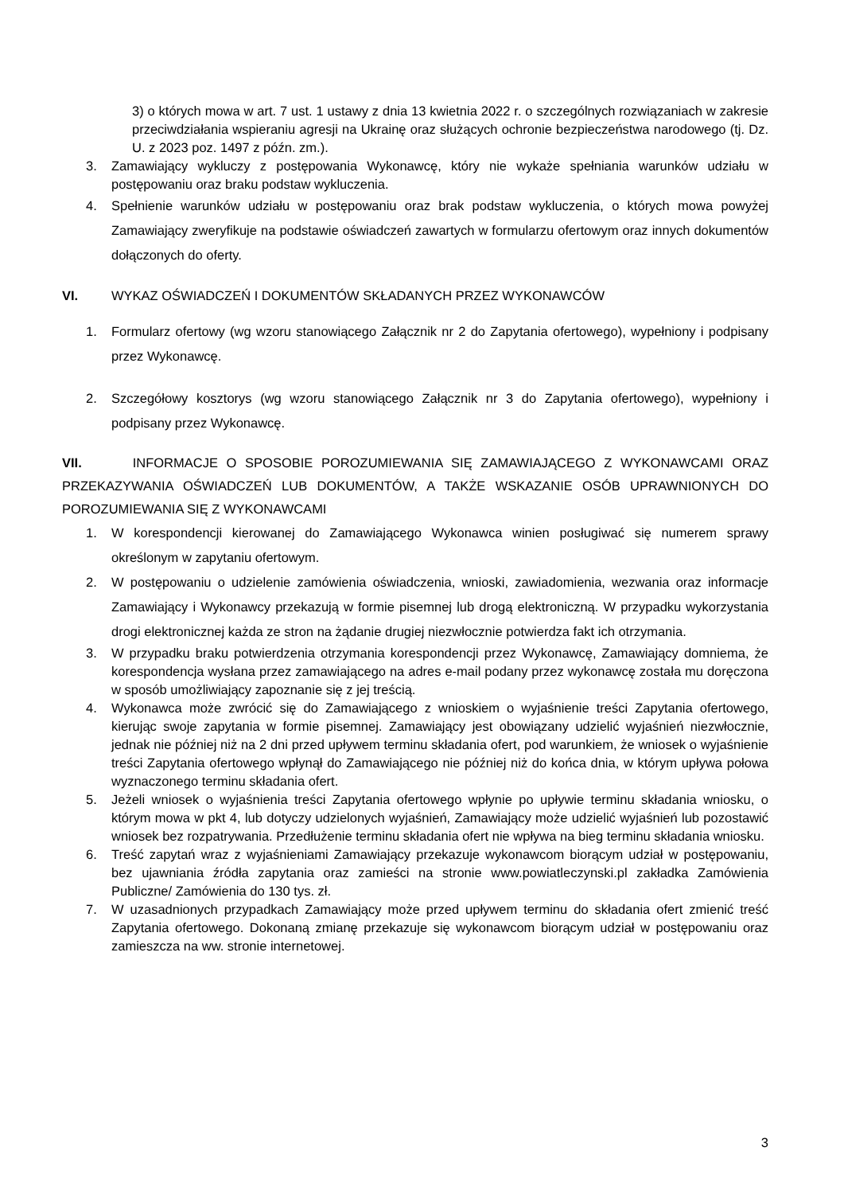3) o których mowa w art. 7 ust. 1 ustawy z dnia 13 kwietnia 2022 r. o szczególnych rozwiązaniach w zakresie przeciwdziałania wspieraniu agresji na Ukrainę oraz służących ochronie bezpieczeństwa narodowego (tj. Dz. U. z 2023 poz. 1497 z późn. zm.).
3. Zamawiający wykluczy z postępowania Wykonawcę, który nie wykaże spełniania warunków udziału w postępowaniu oraz braku podstaw wykluczenia.
4. Spełnienie warunków udziału w postępowaniu oraz brak podstaw wykluczenia, o których mowa powyżej Zamawiający zweryfikuje na podstawie oświadczeń zawartych w formularzu ofertowym oraz innych dokumentów dołączonych do oferty.
VI. WYKAZ OŚWIADCZEŃ I DOKUMENTÓW SKŁADANYCH PRZEZ WYKONAWCÓW
1. Formularz ofertowy (wg wzoru stanowiącego Załącznik nr 2 do Zapytania ofertowego), wypełniony i podpisany przez Wykonawcę.
2. Szczegółowy kosztorys (wg wzoru stanowiącego Załącznik nr 3 do Zapytania ofertowego), wypełniony i podpisany przez Wykonawcę.
VII. INFORMACJE O SPOSOBIE POROZUMIEWANIA SIĘ ZAMAWIAJĄCEGO Z WYKONAWCAMI ORAZ PRZEKAZYWANIA OŚWIADCZEŃ LUB DOKUMENTÓW, A TAKŻE WSKAZANIE OSÓB UPRAWNIONYCH DO POROZUMIEWANIA SIĘ Z WYKONAWCAMI
1. W korespondencji kierowanej do Zamawiającego Wykonawca winien posługiwać się numerem sprawy określonym w zapytaniu ofertowym.
2. W postępowaniu o udzielenie zamówienia oświadczenia, wnioski, zawiadomienia, wezwania oraz informacje Zamawiający i Wykonawcy przekazują w formie pisemnej lub drogą elektroniczną. W przypadku wykorzystania drogi elektronicznej każda ze stron na żądanie drugiej niezwłocznie potwierdza fakt ich otrzymania.
3. W przypadku braku potwierdzenia otrzymania korespondencji przez Wykonawcę, Zamawiający domniema, że korespondencja wysłana przez zamawiającego na adres e-mail podany przez wykonawcę została mu doręczona w sposób umożliwiający zapoznanie się z jej treścią.
4. Wykonawca może zwrócić się do Zamawiającego z wnioskiem o wyjaśnienie treści Zapytania ofertowego, kierując swoje zapytania w formie pisemnej. Zamawiający jest obowiązany udzielić wyjaśnień niezwłocznie, jednak nie później niż na 2 dni przed upływem terminu składania ofert, pod warunkiem, że wniosek o wyjaśnienie treści Zapytania ofertowego wpłynął do Zamawiającego nie później niż do końca dnia, w którym upływa połowa wyznaczonego terminu składania ofert.
5. Jeżeli wniosek o wyjaśnienia treści Zapytania ofertowego wpłynie po upływie terminu składania wniosku, o którym mowa w pkt 4, lub dotyczy udzielonych wyjaśnień, Zamawiający może udzielić wyjaśnień lub pozostawić wniosek bez rozpatrywania. Przedłużenie terminu składania ofert nie wpływa na bieg terminu składania wniosku.
6. Treść zapytań wraz z wyjaśnieniami Zamawiający przekazuje wykonawcom biorącym udział w postępowaniu, bez ujawniania źródła zapytania oraz zamieści na stronie www.powiatleczynski.pl zakładka Zamówienia Publiczne/ Zamówienia do 130 tys. zł.
7. W uzasadnionych przypadkach Zamawiający może przed upływem terminu do składania ofert zmienić treść Zapytania ofertowego. Dokonaną zmianę przekazuje się wykonawcom biorącym udział w postępowaniu oraz zamieszcza na ww. stronie internetowej.
3